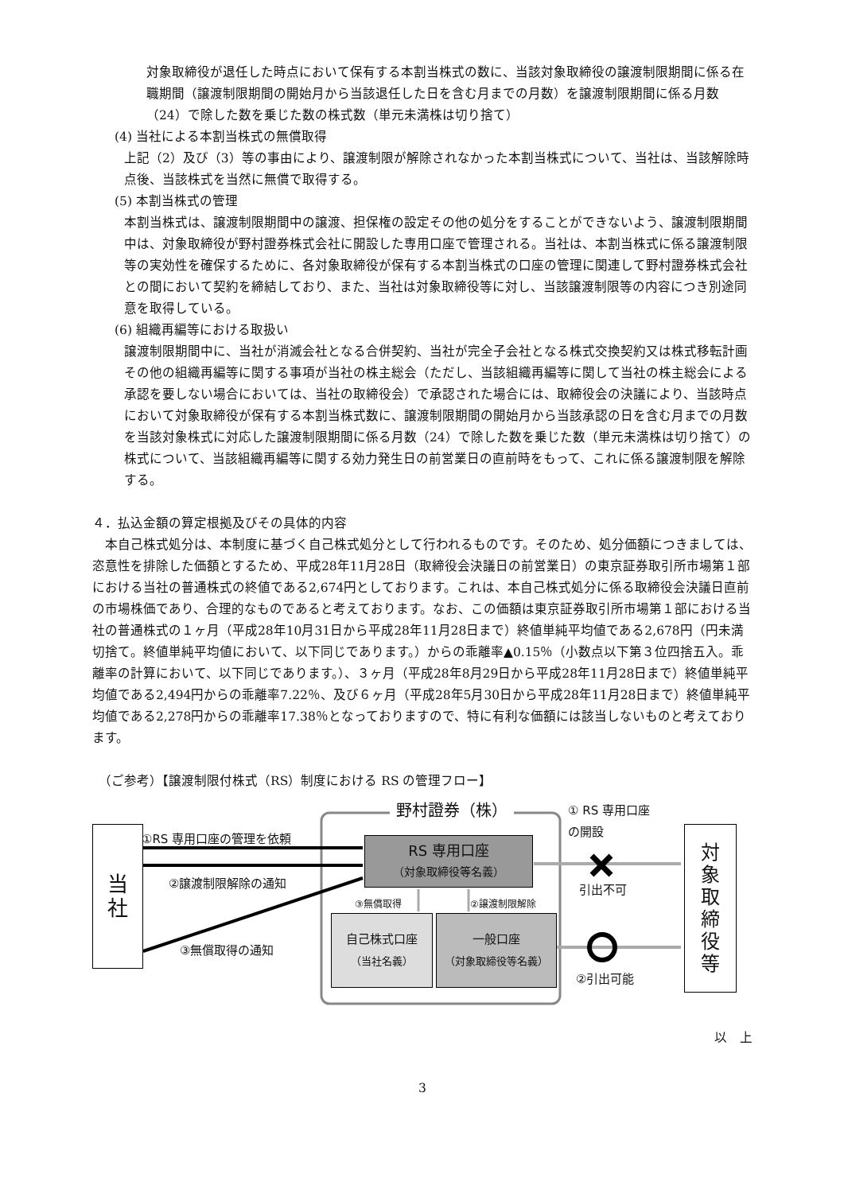対象取締役が退任した時点において保有する本割当株式の数に、当該対象取締役の譲渡制限期間に係る在職期間（譲渡制限期間の開始月から当該退任した日を含む月までの月数）を譲渡制限期間に係る月数（24）で除した数を乗じた数の株式数（単元未満株は切り捨て）
(4) 当社による本割当株式の無償取得
上記（2）及び（3）等の事由により、譲渡制限が解除されなかった本割当株式について、当社は、当該解除時点後、当該株式を当然に無償で取得する。
(5) 本割当株式の管理
本割当株式は、譲渡制限期間中の譲渡、担保権の設定その他の処分をすることができないよう、譲渡制限期間中は、対象取締役が野村證券株式会社に開設した専用口座で管理される。当社は、本割当株式に係る譲渡制限等の実効性を確保するために、各対象取締役が保有する本割当株式の口座の管理に関連して野村證券株式会社との間において契約を締結しており、また、当社は対象取締役等に対し、当該譲渡制限等の内容につき別途同意を取得している。
(6) 組織再編等における取扱い
譲渡制限期間中に、当社が消滅会社となる合併契約、当社が完全子会社となる株式交換契約又は株式移転計画その他の組織再編等に関する事項が当社の株主総会（ただし、当該組織再編等に関して当社の株主総会による承認を要しない場合においては、当社の取締役会）で承認された場合には、取締役会の決議により、当該時点において対象取締役が保有する本割当株式数に、譲渡制限期間の開始月から当該承認の日を含む月までの月数を当該対象株式に対応した譲渡制限期間に係る月数（24）で除した数を乗じた数（単元未満株は切り捨て）の株式について、当該組織再編等に関する効力発生日の前営業日の直前時をもって、これに係る譲渡制限を解除する。
４．払込金額の算定根拠及びその具体的内容
本自己株式処分は、本制度に基づく自己株式処分として行われるものです。そのため、処分価額につきましては、恣意性を排除した価額とするため、平成28年11月28日（取締役会決議日の前営業日）の東京証券取引所市場第１部における当社の普通株式の終値である2,674円としております。これは、本自己株式処分に係る取締役会決議日直前の市場株価であり、合理的なものであると考えております。なお、この価額は東京証券取引所市場第１部における当社の普通株式の１ヶ月（平成28年10月31日から平成28年11月28日まで）終値単純平均値である2,678円（円未満切捨て。終値単純平均値において、以下同じであります。）からの乖離率▲0.15％（小数点以下第３位四捨五入。乖離率の計算において、以下同じであります。）、３ヶ月（平成28年8月29日から平成28年11月28日まで）終値単純平均値である2,494円からの乖離率7.22％、及び６ヶ月（平成28年5月30日から平成28年11月28日まで）終値単純平均値である2,278円からの乖離率17.38％となっておりますので、特に有利な価額には該当しないものと考えております。
（ご参考）【譲渡制限付株式（RS）制度における RS の管理フロー】
当
社
野村證券（株）
①RS 専用口座の管理を依頼
②譲渡制限解除の通知
③無償取得の通知
RS 専用口座
（対象取締役等名義）
③無償取得 ②譲渡制限解除
自己株式口座
（当社名義）
一般口座
（対象取締役等名義）
① RS 専用口座
の開設
引出不可
②引出可能
対
象
取
締
役
等
以　上
3